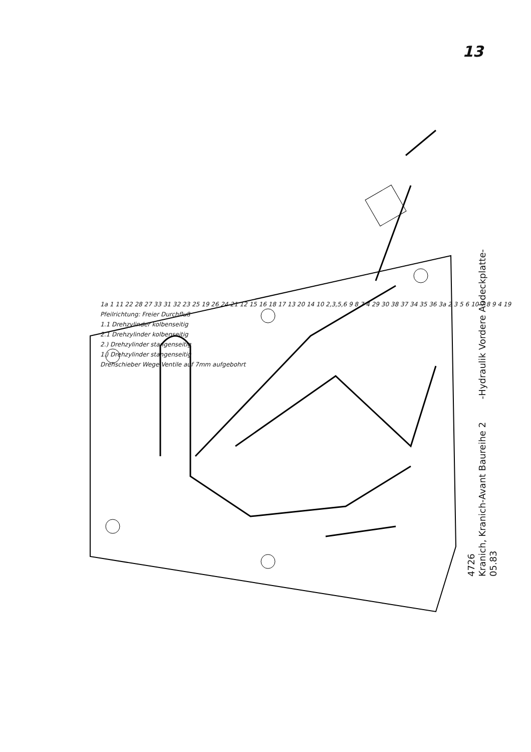13
1a 1 11 22 28 27 33 31 32 23 25 19 26 24 21 12 15 16 18 17 13 20 14 10 2,3,5,6 9 8 7 4 29 30 38 37 34 35 36 3a 2 3 5 6 10 7 8 9 4 19
Pfeilrichtung: Freier Durchfluß
1.1 Drehzylinder kolbenseitig
2.1 Drehzylinder kolbenseitig
2.) Drehzylinder stangenseitig
1.) Drehzylinder stangenseitig
Drehschieber Wege Ventile auf 7mm aufgebohrt
4726
Kranich, Kranich-Avant Baureihe 2 -Hydraulik Vordere Abdeckplatte-
05.83